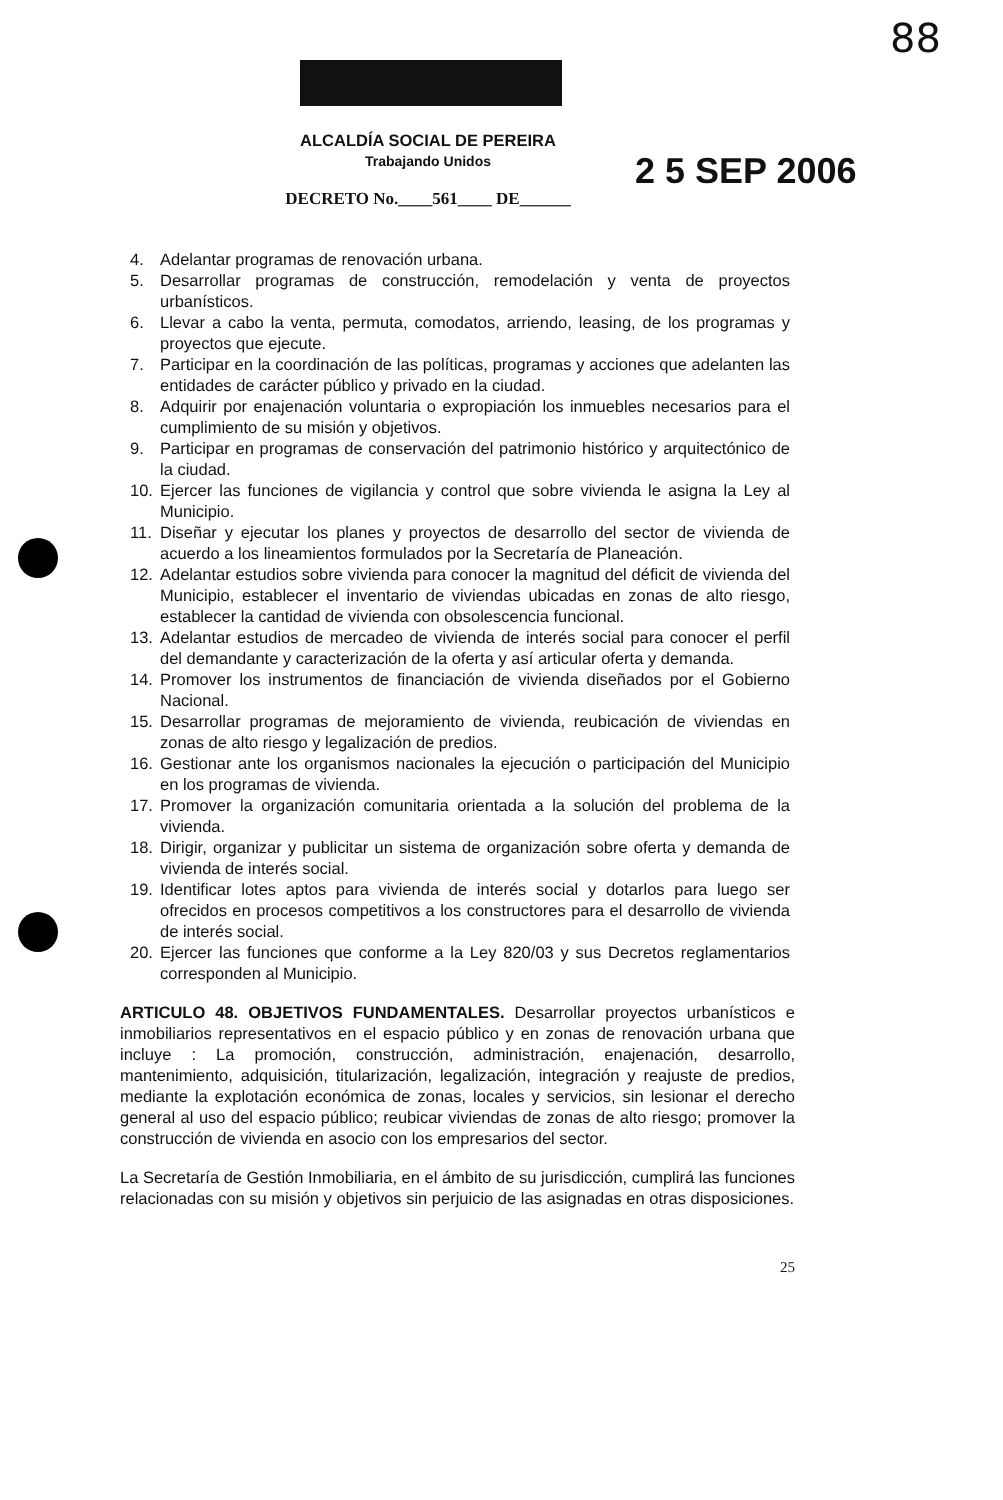88
ALCALDÍA SOCIAL DE PEREIRA
Trabajando Unidos
DECRETO No.____561____ DE______
2 5 SEP 2006
4. Adelantar programas de renovación urbana.
5. Desarrollar programas de construcción, remodelación y venta de proyectos urbanísticos.
6. Llevar a cabo la venta, permuta, comodatos, arriendo, leasing, de los programas y proyectos que ejecute.
7. Participar en la coordinación de las políticas, programas y acciones que adelanten las entidades de carácter público y privado en la ciudad.
8. Adquirir por enajenación voluntaria o expropiación los inmuebles necesarios para el cumplimiento de su misión y objetivos.
9. Participar en programas de conservación del patrimonio histórico y arquitectónico de la ciudad.
10. Ejercer las funciones de vigilancia y control que sobre vivienda le asigna la Ley al Municipio.
11. Diseñar y ejecutar los planes y proyectos de desarrollo del sector de vivienda de acuerdo a los lineamientos formulados por la Secretaría de Planeación.
12. Adelantar estudios sobre vivienda para conocer la magnitud del déficit de vivienda del Municipio, establecer el inventario de viviendas ubicadas en zonas de alto riesgo, establecer la cantidad de vivienda con obsolescencia funcional.
13. Adelantar estudios de mercadeo de vivienda de interés social para conocer el perfil del demandante y caracterización de la oferta y así articular oferta y demanda.
14. Promover los instrumentos de financiación de vivienda diseñados por el Gobierno Nacional.
15. Desarrollar programas de mejoramiento de vivienda, reubicación de viviendas en zonas de alto riesgo y legalización de predios.
16. Gestionar ante los organismos nacionales la ejecución o participación del Municipio en los programas de vivienda.
17. Promover la organización comunitaria orientada a la solución del problema de la vivienda.
18. Dirigir, organizar y publicitar un sistema de organización sobre oferta y demanda de vivienda de interés social.
19. Identificar lotes aptos para vivienda de interés social y dotarlos para luego ser ofrecidos en procesos competitivos a los constructores para el desarrollo de vivienda de interés social.
20. Ejercer las funciones que conforme a la Ley 820/03 y sus Decretos reglamentarios corresponden al Municipio.
ARTICULO 48. OBJETIVOS FUNDAMENTALES. Desarrollar proyectos urbanísticos e inmobiliarios representativos en el espacio público y en zonas de renovación urbana que incluye : La promoción, construcción, administración, enajenación, desarrollo, mantenimiento, adquisición, titularización, legalización, integración y reajuste de predios, mediante la explotación económica de zonas, locales y servicios, sin lesionar el derecho general al uso del espacio público; reubicar viviendas de zonas de alto riesgo; promover la construcción de vivienda en asocio con los empresarios del sector.
La Secretaría de Gestión Inmobiliaria, en el ámbito de su jurisdicción, cumplirá las funciones relacionadas con su misión y objetivos sin perjuicio de las asignadas en otras disposiciones.
25